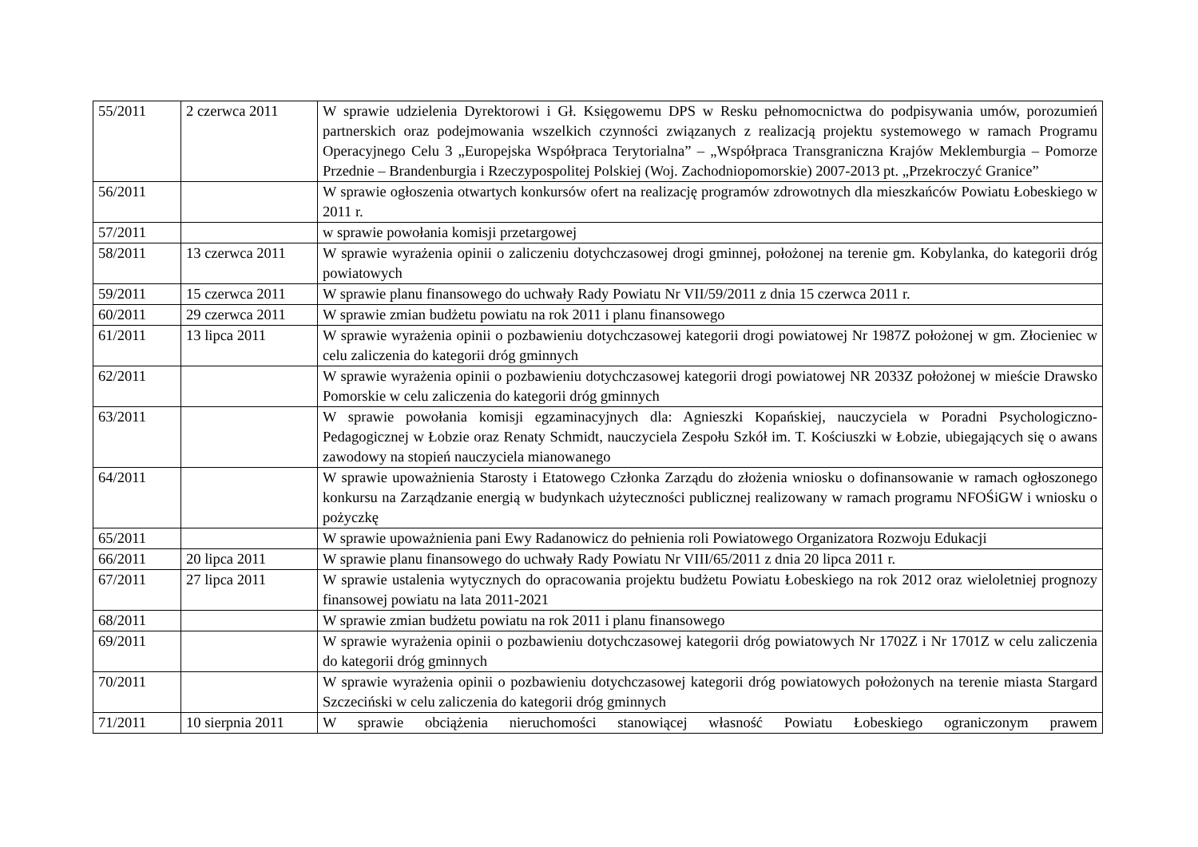| 55/2011 | 2 czerwca 2011 | W sprawie udzielenia Dyrektorowi i Gł. Księgowemu DPS w Resku pełnomocnictwa do podpisywania umów, porozumień partnerskich oraz podejmowania wszelkich czynności związanych z realizacją projektu systemowego w ramach Programu Operacyjnego Celu 3 „Europejska Współpraca Terytorialna” – „Współpraca Transgraniczna Krajów Meklemburgia – Pomorze Przednie – Brandenburgia i Rzeczypospolitej Polskiej (Woj. Zachodniopomorskie) 2007-2013 pt. „Przekroczyć Granice” |
| 56/2011 | | W sprawie ogłoszenia otwartych konkursów ofert na realizację programów zdrowotnych dla mieszkańców Powiatu Łobeskiego w 2011 r. |
| 57/2011 | | w sprawie powołania komisji przetargowej |
| 58/2011 | 13 czerwca 2011 | W sprawie wyrażenia opinii o zaliczeniu dotychczasowej drogi gminnej, położonej na terenie gm. Kobylanka, do kategorii dróg powiatowych |
| 59/2011 | 15 czerwca 2011 | W sprawie planu finansowego do uchwały Rady Powiatu Nr VII/59/2011 z dnia 15 czerwca 2011 r. |
| 60/2011 | 29 czerwca 2011 | W sprawie zmian budżetu powiatu na rok 2011 i planu finansowego |
| 61/2011 | 13 lipca 2011 | W sprawie wyrażenia opinii o pozbawieniu dotychczasowej kategorii drogi powiatowej Nr 1987Z położonej w gm. Złocieniec w celu zaliczenia do kategorii dróg gminnych |
| 62/2011 | | W sprawie wyrażenia opinii o pozbawieniu dotychczasowej kategorii drogi powiatowej NR 2033Z położonej w mieście Drawsko Pomorskie w celu zaliczenia do kategorii dróg gminnych |
| 63/2011 | | W sprawie powołania komisji egzaminacyjnych dla: Agnieszki Kopańskiej, nauczyciela w Poradni Psychologiczno- Pedagogicznej w Łobzie oraz Renaty Schmidt, nauczyciela Zespołu Szkół im. T. Kościuszki w Łobzie, ubiegających się o awans zawodowy na stopień nauczyciela mianowanego |
| 64/2011 | | W sprawie upoważnienia Starosty i Etatowego Członka Zarządu do złożenia wniosku o dofinansowanie w ramach ogłoszonego konkursu na Zarządzanie energią w budynkach użyteczności publicznej realizowany w ramach programu NFOŚiGW i wniosku o pożyczkę |
| 65/2011 | | W sprawie upoważnienia pani Ewy Radanowicz do pełnienia roli Powiatowego Organizatora Rozwoju Edukacji |
| 66/2011 | 20 lipca 2011 | W sprawie planu finansowego do uchwały Rady Powiatu Nr VIII/65/2011 z dnia 20 lipca 2011 r. |
| 67/2011 | 27 lipca 2011 | W sprawie ustalenia wytycznych do opracowania projektu budżetu Powiatu Łobeskiego na rok 2012 oraz wieloletniej prognozy finansowej powiatu na lata 2011-2021 |
| 68/2011 | | W sprawie zmian budżetu powiatu na rok 2011 i planu finansowego |
| 69/2011 | | W sprawie wyrażenia opinii o pozbawieniu dotychczasowej kategorii dróg powiatowych Nr 1702Z i Nr 1701Z w celu zaliczenia do kategorii dróg gminnych |
| 70/2011 | | W sprawie wyrażenia opinii o pozbawieniu dotychczasowej kategorii dróg powiatowych położonych na terenie miasta Stargard Szczeciński w celu zaliczenia do kategorii dróg gminnych |
| 71/2011 | 10 sierpnia 2011 | W sprawie obciążenia nieruchomości stanowiącej własność Powiatu Łobeskiego ograniczonym prawem |